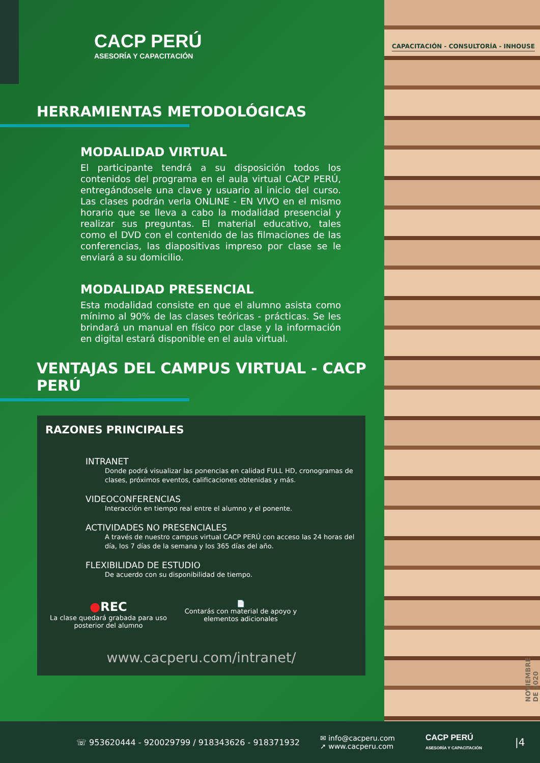CAPACITACIÓN - CONSULTORÍA - INHOUSE
NOVIEMBRE DE 2020
CACP PERÚ
ASESORÍA Y CAPACITACIÓN
HERRAMIENTAS METODOLÓGICAS
MODALIDAD VIRTUAL
El participante tendrá a su disposición todos los contenidos del programa en el aula virtual CACP PERÚ, entregándosele una clave y usuario al inicio del curso. Las clases podrán verla ONLINE - EN VIVO en el mismo horario que se lleva a cabo la modalidad presencial y realizar sus preguntas. El material educativo, tales como el DVD con el contenido de las filmaciones de las conferencias, las diapositivas impreso por clase se le enviará a su domicilio.
MODALIDAD PRESENCIAL
Esta modalidad consiste en que el alumno asista como mínimo al 90% de las clases teóricas - prácticas. Se les brindará un manual en físico por clase y la información en digital estará disponible en el aula virtual.
VENTAJAS DEL CAMPUS VIRTUAL - CACP PERÚ
RAZONES PRINCIPALES
INTRANET
Donde podrá visualizar las ponencias en calidad FULL HD, cronogramas de clases, próximos eventos, calificaciones obtenidas y más.
VIDEOCONFERENCIAS
Interacción en tiempo real entre el alumno y el ponente.
ACTIVIDADES NO PRESENCIALES
A través de nuestro campus virtual CACP PERÚ con acceso las 24 horas del día, los 7 días de la semana y los 365 días del año.
FLEXIBILIDAD DE ESTUDIO
De acuerdo con su disponibilidad de tiempo.
●REC
La clase quedará grabada para uso posterior del alumno
📄
Contarás con material de apoyo y elementos adicionales
www.cacperu.com/intranet/
☏ 953620444 - 920029799 / 918343626 - 918371932 ✉ info@cacperu.com
➚ www.cacperu.com CACP PERÚ
ASESORÍA Y CAPACITACIÓN |4